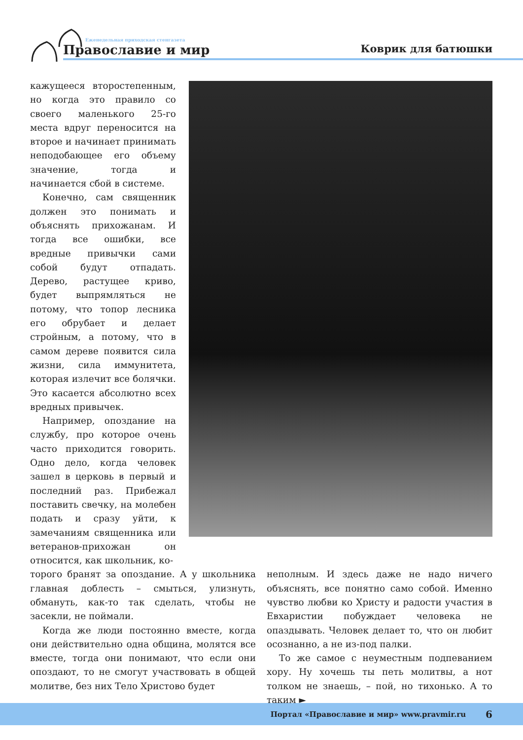Еженедельная приходская стенгазета
Православие и мир
Коврик для батюшки
кажущееся второстепенным, но когда это правило со своего маленького 25-го места вдруг переносится на второе и начинает принимать неподобающее его объему значение, тогда и начинается сбой в системе.
Конечно, сам священник должен это понимать и объяснять прихожанам. И тогда все ошибки, все вредные привычки сами собой будут отпадать. Дерево, растущее криво, будет выпрямляться не потому, что топор лесника его обрубает и делает стройным, а потому, что в самом дереве появится сила жизни, сила иммунитета, которая излечит все болячки. Это касается абсолютно всех вредных привычек.
Например, опоздание на службу, про которое очень часто приходится говорить. Одно дело, когда человек зашел в церковь в первый и последний раз. Прибежал поставить свечку, на молебен подать и сразу уйти, к замечаниям священника или ветеранов-прихожан он относится, как школьник, ко-
торого бранят за опоздание. А у школьника главная доблесть – смыться, улизнуть, обмануть, как-то так сделать, чтобы не засекли, не поймали.
Когда же люди постоянно вместе, когда они действительно одна община, молятся все вместе, тогда они понимают, что если они опоздают, то не смогут участвовать в общей молитве, без них Тело Христово будет
неполным. И здесь даже не надо ничего объяснять, все понятно само собой. Именно чувство любви ко Христу и радости участия в Евхаристии побуждает человека не опаздывать. Человек делает то, что он любит осознанно, а не из-под палки.
То же самое с неуместным подпеванием хору. Ну хочешь ты петь молитвы, а нот толком не знаешь, – пой, но тихонько. А то таким ►
Портал «Православие и мир» www.pravmir.ru 6